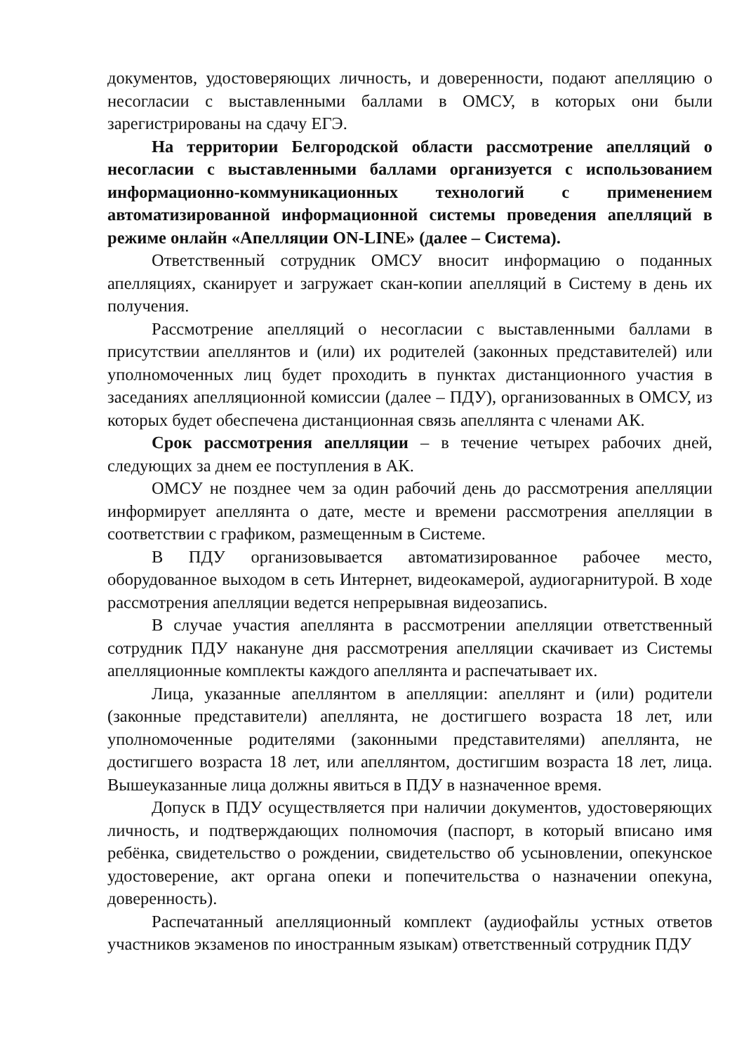документов, удостоверяющих личность, и доверенности, подают апелляцию о несогласии с выставленными баллами в ОМСУ, в которых они были зарегистрированы на сдачу ЕГЭ.
На территории Белгородской области рассмотрение апелляций о несогласии с выставленными баллами организуется с использованием информационно-коммуникационных технологий с применением автоматизированной информационной системы проведения апелляций в режиме онлайн «Апелляции ON-LINE» (далее – Система).
Ответственный сотрудник ОМСУ вносит информацию о поданных апелляциях, сканирует и загружает скан-копии апелляций в Систему в день их получения.
Рассмотрение апелляций о несогласии с выставленными баллами в присутствии апеллянтов и (или) их родителей (законных представителей) или уполномоченных лиц будет проходить в пунктах дистанционного участия в заседаниях апелляционной комиссии (далее – ПДУ), организованных в ОМСУ, из которых будет обеспечена дистанционная связь апеллянта с членами АК.
Срок рассмотрения апелляции – в течение четырех рабочих дней, следующих за днем ее поступления в АК.
ОМСУ не позднее чем за один рабочий день до рассмотрения апелляции информирует апеллянта о дате, месте и времени рассмотрения апелляции в соответствии с графиком, размещенным в Системе.
В ПДУ организовывается автоматизированное рабочее место, оборудованное выходом в сеть Интернет, видеокамерой, аудиогарнитурой. В ходе рассмотрения апелляции ведется непрерывная видеозапись.
В случае участия апеллянта в рассмотрении апелляции ответственный сотрудник ПДУ накануне дня рассмотрения апелляции скачивает из Системы апелляционные комплекты каждого апеллянта и распечатывает их.
Лица, указанные апеллянтом в апелляции: апеллянт и (или) родители (законные представители) апеллянта, не достигшего возраста 18 лет, или уполномоченные родителями (законными представителями) апеллянта, не достигшего возраста 18 лет, или апеллянтом, достигшим возраста 18 лет, лица. Вышеуказанные лица должны явиться в ПДУ в назначенное время.
Допуск в ПДУ осуществляется при наличии документов, удостоверяющих личность, и подтверждающих полномочия (паспорт, в который вписано имя ребёнка, свидетельство о рождении, свидетельство об усыновлении, опекунское удостоверение, акт органа опеки и попечительства о назначении опекуна, доверенность).
Распечатанный апелляционный комплект (аудиофайлы устных ответов участников экзаменов по иностранным языкам) ответственный сотрудник ПДУ